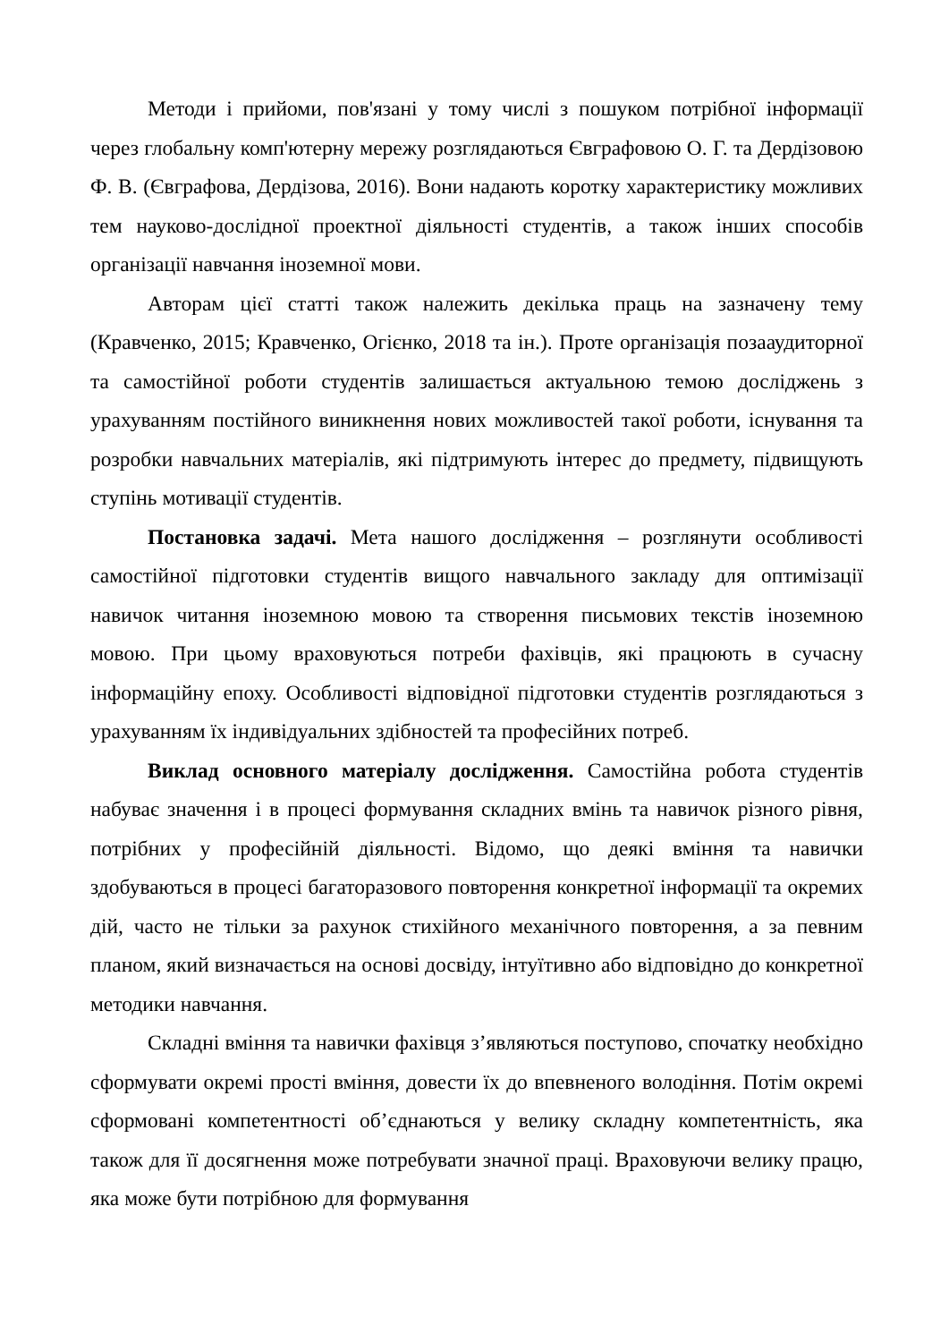Методи і прийоми, пов'язані у тому числі з пошуком потрібної інформації через глобальну комп'ютерну мережу розглядаються Євграфовою О. Г. та Дердізовою Ф. В. (Євграфова, Дердізова, 2016). Вони надають коротку характеристику можливих тем науково-дослідної проектної діяльності студентів, а також інших способів організації навчання іноземної мови.
Авторам цієї статті також належить декілька праць на зазначену тему (Кравченко, 2015; Кравченко, Огієнко, 2018 та ін.). Проте організація позааудиторної та самостійної роботи студентів залишається актуальною темою досліджень з урахуванням постійного виникнення нових можливостей такої роботи, існування та розробки навчальних матеріалів, які підтримують інтерес до предмету, підвищують ступінь мотивації студентів.
Постановка задачі. Мета нашого дослідження – розглянути особливості самостійної підготовки студентів вищого навчального закладу для оптимізації навичок читання іноземною мовою та створення письмових текстів іноземною мовою. При цьому враховуються потреби фахівців, які працюють в сучасну інформаційну епоху. Особливості відповідної підготовки студентів розглядаються з урахуванням їх індивідуальних здібностей та професійних потреб.
Виклад основного матеріалу дослідження. Самостійна робота студентів набуває значення і в процесі формування складних вмінь та навичок різного рівня, потрібних у професійній діяльності. Відомо, що деякі вміння та навички здобуваються в процесі багаторазового повторення конкретної інформації та окремих дій, часто не тільки за рахунок стихійного механічного повторення, а за певним планом, який визначається на основі досвіду, інтуїтивно або відповідно до конкретної методики навчання.
Складні вміння та навички фахівця з’являються поступово, спочатку необхідно сформувати окремі прості вміння, довести їх до впевненого володіння. Потім окремі сформовані компетентності об’єднаються у велику складну компетентність, яка також для її досягнення може потребувати значної праці. Враховуючи велику працю, яка може бути потрібною для формування